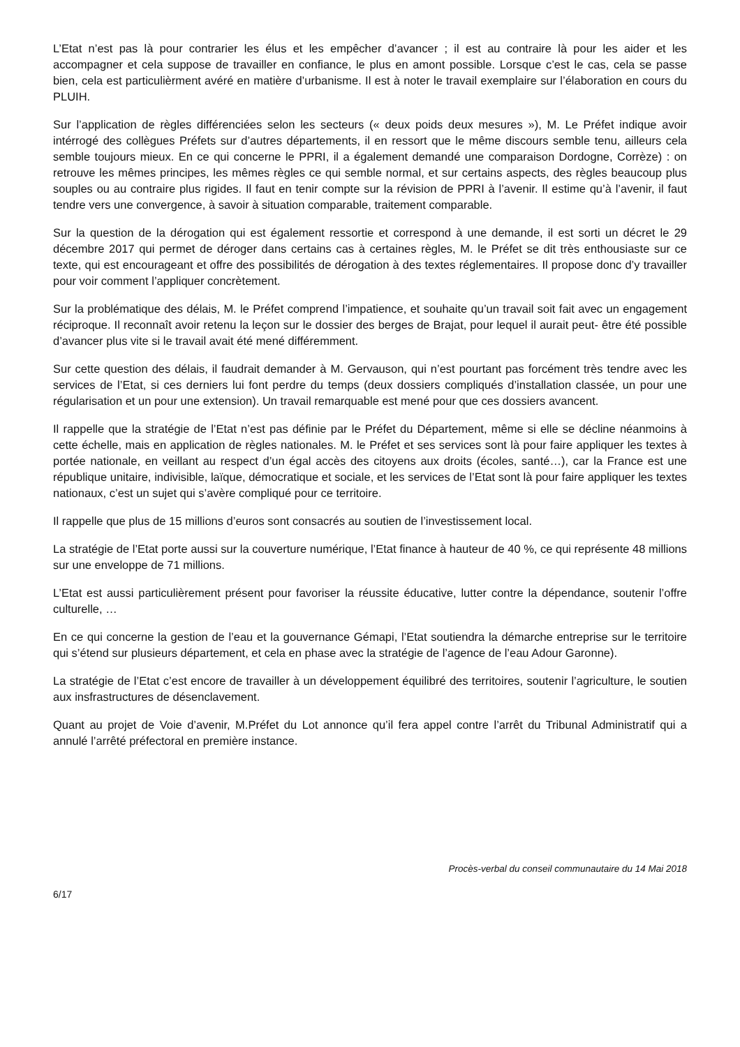L’Etat n’est pas là pour contrarier les élus et les empêcher d’avancer ; il est au contraire là pour les aider et les accompagner et cela suppose de travailler en confiance, le plus en amont possible. Lorsque c’est le cas, cela se passe bien, cela est particulièrment avéré en matière d’urbanisme. Il est à noter le travail exemplaire sur l’élaboration en cours du PLUIH.
Sur l’application de règles différenciées selon les secteurs (« deux poids deux mesures »), M. Le Préfet indique avoir intérrogé des collègues Préfets sur d’autres départements, il en ressort que le même discours semble tenu, ailleurs cela semble toujours mieux. En ce qui concerne le PPRI, il a également demandé une comparaison Dordogne, Corrèze) : on retrouve les mêmes principes, les mêmes règles ce qui semble normal, et sur certains aspects, des règles beaucoup plus souples ou au contraire plus rigides. Il faut en tenir compte sur la révision de PPRI à l’avenir. Il estime qu’à l’avenir, il faut tendre vers une convergence, à savoir à situation comparable, traitement comparable.
Sur la question de la dérogation qui est également ressortie et correspond à une demande, il est sorti un décret le 29 décembre 2017 qui permet de déroger dans certains cas à certaines règles, M. le Préfet se dit très enthousiaste sur ce texte, qui est encourageant et offre des possibilités de dérogation à des textes réglementaires. Il propose donc d’y travailler pour voir comment l’appliquer concrètement.
Sur la problématique des délais, M. le Préfet comprend l’impatience, et souhaite qu’un travail soit fait avec un engagement réciproque. Il reconnaît avoir retenu la leçon sur le dossier des berges de Brajat, pour lequel il aurait peut- être été possible d’avancer plus vite si le travail avait été mené différemment.
Sur cette question des délais, il faudrait demander à M. Gervauson, qui n’est pourtant pas forcément très tendre avec les services de l’Etat, si ces derniers lui font perdre du temps (deux dossiers compliqués d’installation classée, un pour une régularisation et un pour une extension). Un travail remarquable est mené pour que ces dossiers avancent.
Il rappelle que la stratégie de l’Etat n’est pas définie par le Préfet du Département, même si elle se décline néanmoins à cette échelle, mais en application de règles nationales. M. le Préfet et ses services sont là pour faire appliquer les textes à portée nationale, en veillant au respect d’un égal accès des citoyens aux droits (écoles, santé…), car la France est une république unitaire, indivisible, laïque, démocratique et sociale, et les services de l’Etat sont là pour faire appliquer les textes nationaux, c’est un sujet qui s’avère compliqué pour ce territoire.
Il rappelle que plus de 15 millions d’euros sont consacrés au soutien de l’investissement local.
La stratégie de l’Etat porte aussi sur la couverture numérique, l’Etat finance à hauteur de 40 %, ce qui représente 48 millions sur une enveloppe de 71 millions.
L’Etat est aussi particulièrement présent pour favoriser la réussite éducative, lutter contre la dépendance, soutenir l’offre culturelle, …
En ce qui concerne la gestion de l’eau et la gouvernance Gémapi, l’Etat soutiendra la démarche entreprise sur le territoire qui s’étend sur plusieurs département, et cela en phase avec la stratégie de l’agence de l’eau Adour Garonne).
La stratégie de l’Etat c’est encore de travailler à un développement équilibré des territoires, soutenir l’agriculture, le soutien aux insfrastructures de désenclavement.
Quant au projet de Voie d’avenir, M.Préfet du Lot annonce qu’il fera appel contre l’arrêt du Tribunal Administratif qui a annulé l’arrêté préfectoral en première instance.
Procès-verbal du conseil communautaire du 14 Mai 2018
6/17